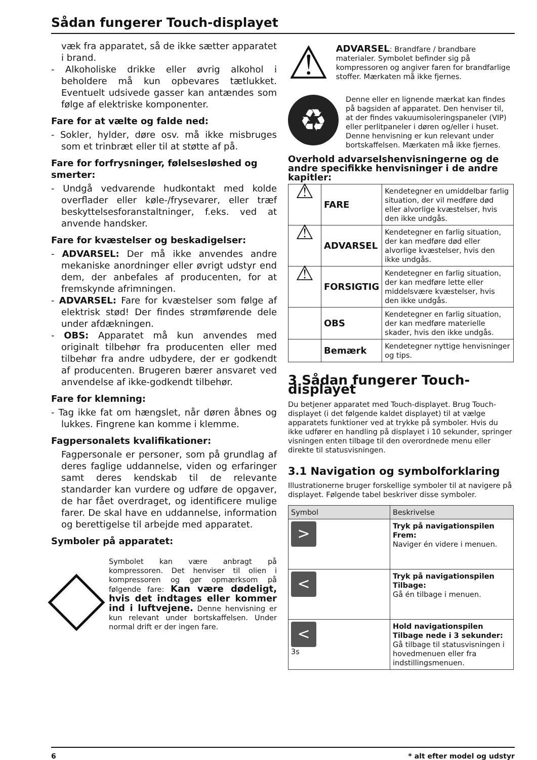Sådan fungerer Touch-displayet
væk fra apparatet, så de ikke sætter apparatet i brand.
- Alkoholiske drikke eller øvrig alkohol i beholdere må kun opbevares tætlukket. Eventuelt udsivede gasser kan antændes som følge af elektriske komponenter.
Fare for at vælte og falde ned:
- Sokler, hylder, døre osv. må ikke misbruges som et trinbræt eller til at støtte af på.
Fare for forfrysninger, følelsesløshed og smerter:
- Undgå vedvarende hudkontakt med kolde overflader eller køle-/frysevarer, eller træf beskyttelsesforanstaltninger, f.eks. ved at anvende handsker.
Fare for kvæstelser og beskadigelser:
- ADVARSEL: Der må ikke anvendes andre mekaniske anordninger eller øvrigt udstyr end dem, der anbefales af producenten, for at fremskynde afrimningen.
- ADVARSEL: Fare for kvæstelser som følge af elektrisk stød! Der findes strømførende dele under afdækningen.
- OBS: Apparatet må kun anvendes med originalt tilbehør fra producenten eller med tilbehør fra andre udbydere, der er godkendt af producenten. Brugeren bærer ansvaret ved anvendelse af ikke-godkendt tilbehør.
Fare for klemning:
- Tag ikke fat om hængslet, når døren åbnes og lukkes. Fingrene kan komme i klemme.
Fagpersonalets kvalifikationer:
Fagpersonale er personer, som på grundlag af deres faglige uddannelse, viden og erfaringer samt deres kendskab til de relevante standarder kan vurdere og udføre de opgaver, de har fået overdraget, og identificere mulige farer. De skal have en uddannelse, information og berettigelse til arbejde med apparatet.
Symboler på apparatet:
Symbolet kan være anbragt på kompressoren. Det henviser til olien i kompressoren og gør opmærksom på følgende fare: Kan være dødeligt, hvis det indtages eller kommer ind i luftvejene. Denne henvisning er kun relevant under bortskaffelsen. Under normal drift er der ingen fare.
⚠
ADVARSEL: Brandfare / brandbare materialer. Symbolet befinder sig på kompressoren og angiver faren for brandfarlige stoffer. Mærkaten må ikke fjernes.
♻
Denne eller en lignende mærkat kan findes på bagsiden af apparatet. Den henviser til, at der findes vakuumisoleringspaneler (VIP) eller perlitpaneler i døren og/eller i huset. Denne henvisning er kun relevant under bortskaffelsen. Mærkaten må ikke fjernes.
Overhold advarselshenvisningerne og de andre specifikke henvisninger i de andre kapitler:
| ⚠ | FARE | Kendetegner en umiddelbar farlig situation, der vil medføre død eller alvorlige kvæstelser, hvis den ikke undgås. |
| ⚠ | ADVARSEL | Kendetegner en farlig situation, der kan medføre død eller alvorlige kvæstelser, hvis den ikke undgås. |
| ⚠ | FORSIGTIG | Kendetegner en farlig situation, der kan medføre lette eller middelsvære kvæstelser, hvis den ikke undgås. |
| | OBS | Kendetegner en farlig situation, der kan medføre materielle skader, hvis den ikke undgås. |
| | Bemærk | Kendetegner nyttige henvisninger og tips. |
3 Sådan fungerer Touch-displayet
Du betjener apparatet med Touch-displayet. Brug Touch-displayet (i det følgende kaldet displayet) til at vælge apparatets funktioner ved at trykke på symboler. Hvis du ikke udfører en handling på displayet i 10 sekunder, springer visningen enten tilbage til den overordnede menu eller direkte til statusvisningen.
3.1 Navigation og symbolforklaring
Illustrationerne bruger forskellige symboler til at navigere på displayet. Følgende tabel beskriver disse symboler.
| Symbol | Beskrivelse |
| --- | --- |
| > | Tryk på navigationspilen Frem: Naviger én videre i menuen. |
| < | Tryk på navigationspilen Tilbage: Gå én tilbage i menuen. |
| < 3s | Hold navigationspilen Tilbage nede i 3 sekunder: Gå tilbage til statusvisningen i hovedmenuen eller fra indstillingsmenuen. |
6 * alt efter model og udstyr